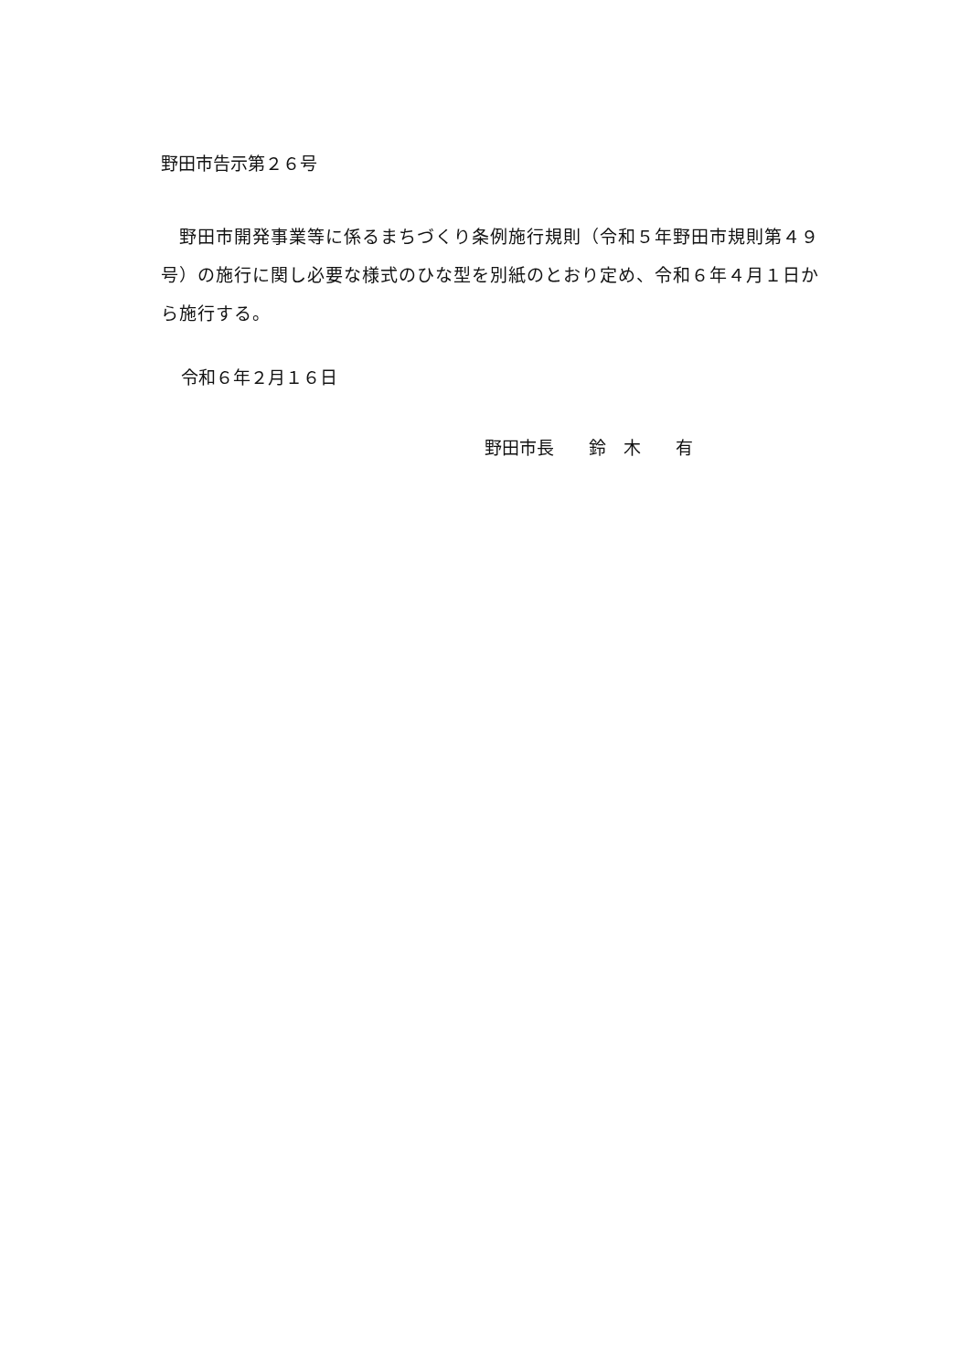野田市告示第２６号
野田市開発事業等に係るまちづくり条例施行規則（令和５年野田市規則第４９号）の施行に関し必要な様式のひな型を別紙のとおり定め、令和６年４月１日から施行する。
令和６年２月１６日
野田市長　　鈴　木　　有